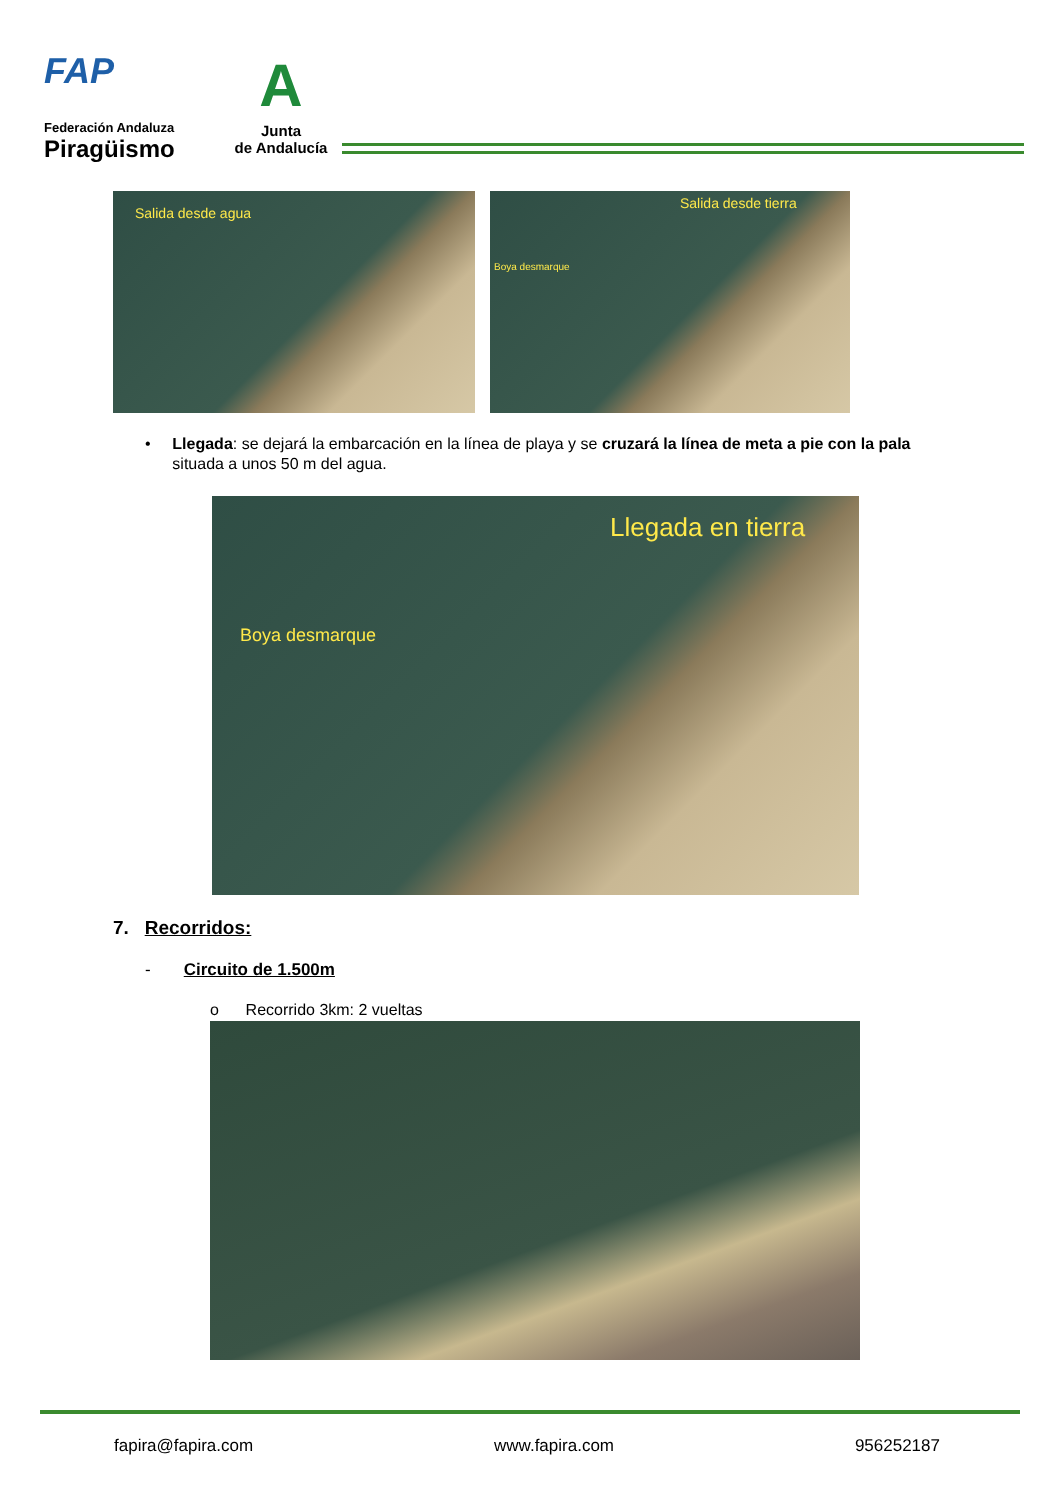FAP
Federación Andaluza
Piragüismo
A
Junta
de Andalucía
Salida desde agua
Salida desde tierra
Boya desmarque
• Llegada: se dejará la embarcación en la línea de playa y se cruzará la línea de meta a pie con la pala situada a unos 50 m del agua.
Llegada en tierra
Boya desmarque
7. Recorridos:
- Circuito de 1.500m
o Recorrido 3km: 2 vueltas
fapira@fapira.com www.fapira.com 956252187